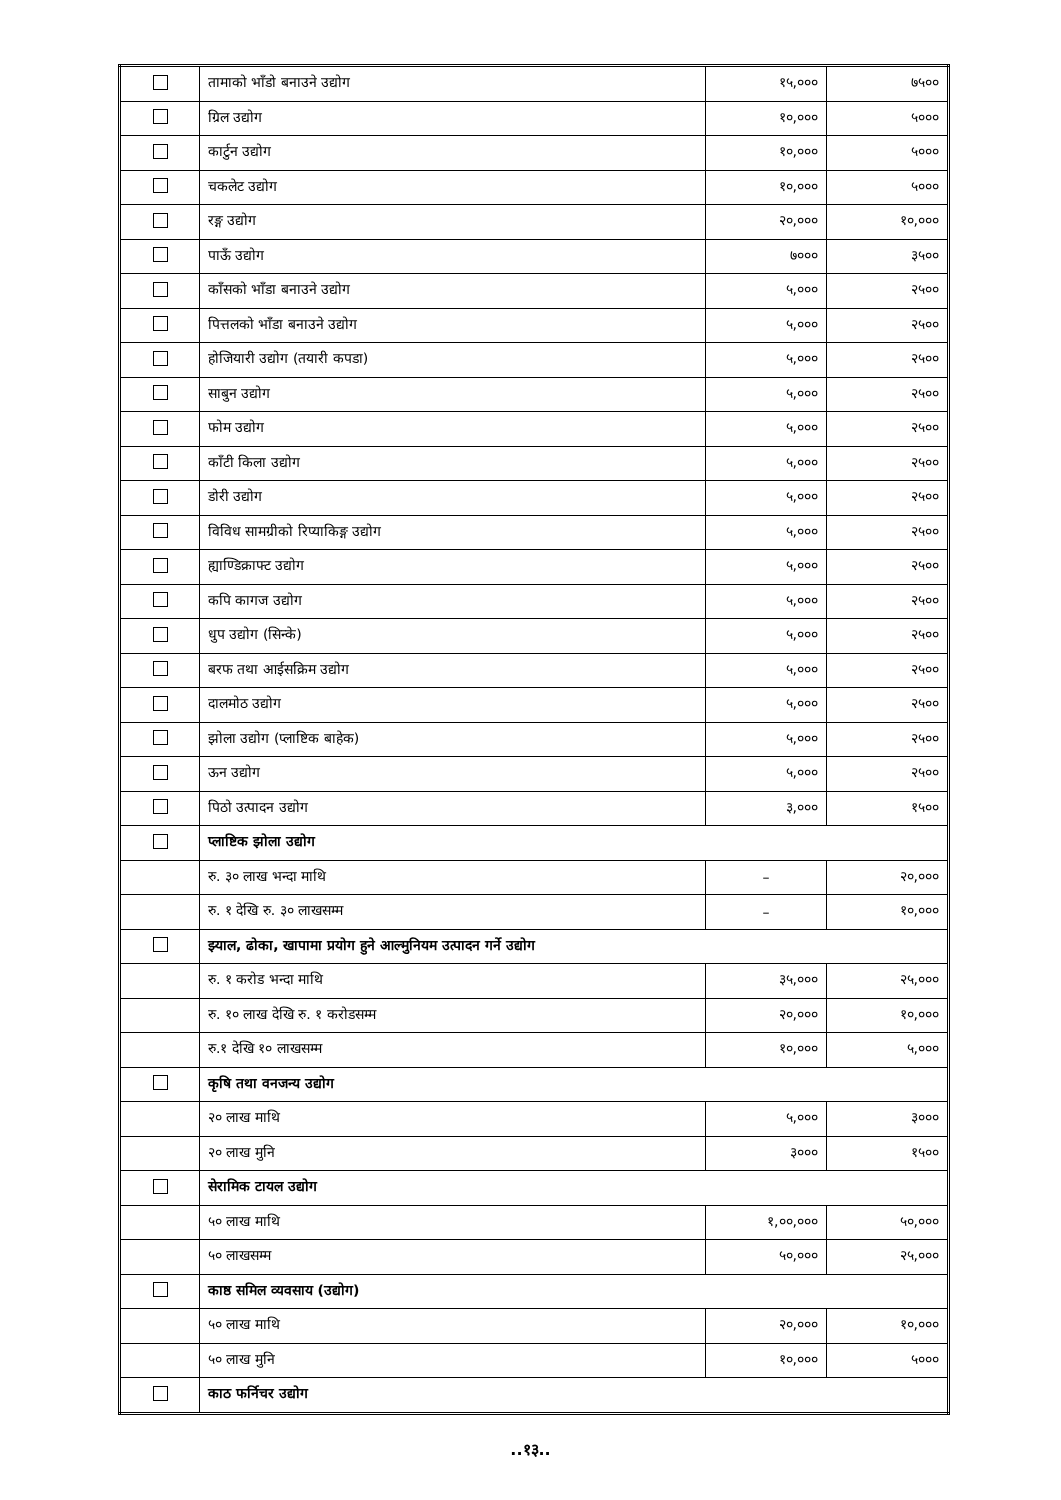| | तामाको भाँडो बनाउने उद्योग | १५,००० | ७५०० |
| | ग्रिल उद्योग | १०,००० | ५००० |
| | कार्टुन उद्योग | १०,००० | ५००० |
| | चकलेट उद्योग | १०,००० | ५००० |
| | रङ्ग उद्योग | २०,००० | १०,००० |
| | पाऊँ उद्योग | ७००० | ३५०० |
| | काँसको भाँडा बनाउने उद्योग | ५,००० | २५०० |
| | पित्तलको भाँडा बनाउने उद्योग | ५,००० | २५०० |
| | होजियारी उद्योग (तयारी कपडा) | ५,००० | २५०० |
| | साबुन उद्योग | ५,००० | २५०० |
| | फोम उद्योग | ५,००० | २५०० |
| | काँटी किला उद्योग | ५,००० | २५०० |
| | डोरी उद्योग | ५,००० | २५०० |
| | विविध सामग्रीको रिप्याकिङ्ग उद्योग | ५,००० | २५०० |
| | ह्याण्डिक्राफ्ट उद्योग | ५,००० | २५०० |
| | कपि कागज उद्योग | ५,००० | २५०० |
| | धुप उद्योग (सिन्के) | ५,००० | २५०० |
| | बरफ तथा आईसक्रिम उद्योग | ५,००० | २५०० |
| | दालमोठ उद्योग | ५,००० | २५०० |
| | झोला उद्योग (प्लाष्टिक बाहेक) | ५,००० | २५०० |
| | ऊन उद्योग | ५,००० | २५०० |
| | पिठो उत्पादन उद्योग | ३,००० | १५०० |
| | प्लाष्टिक झोला उद्योग | | |
| | रु. ३० लाख भन्दा माथि | – | २०,००० |
| | रु. १ देखि रु. ३० लाखसम्म | – | १०,००० |
| | झ्याल, ढोका, खापामा प्रयोग हुने आल्मुनियम उत्पादन गर्ने उद्योग | | |
| | रु. १ करोड भन्दा माथि | ३५,००० | २५,००० |
| | रु. १० लाख देखि रु. १ करोडसम्म | २०,००० | १०,००० |
| | रु.१ देखि १० लाखसम्म | १०,००० | ५,००० |
| | कृषि तथा वनजन्य उद्योग | | |
| | २० लाख माथि | ५,००० | ३००० |
| | २० लाख मुनि | ३००० | १५०० |
| | सेरामिक टायल उद्योग | | |
| | ५० लाख माथि | १,००,००० | ५०,००० |
| | ५० लाखसम्म | ५०,००० | २५,००० |
| | काष्ठ समिल व्यवसाय (उद्योग) | | |
| | ५० लाख माथि | २०,००० | १०,००० |
| | ५० लाख मुनि | १०,००० | ५००० |
| | काठ फर्निचर उद्योग | | |
..१३..